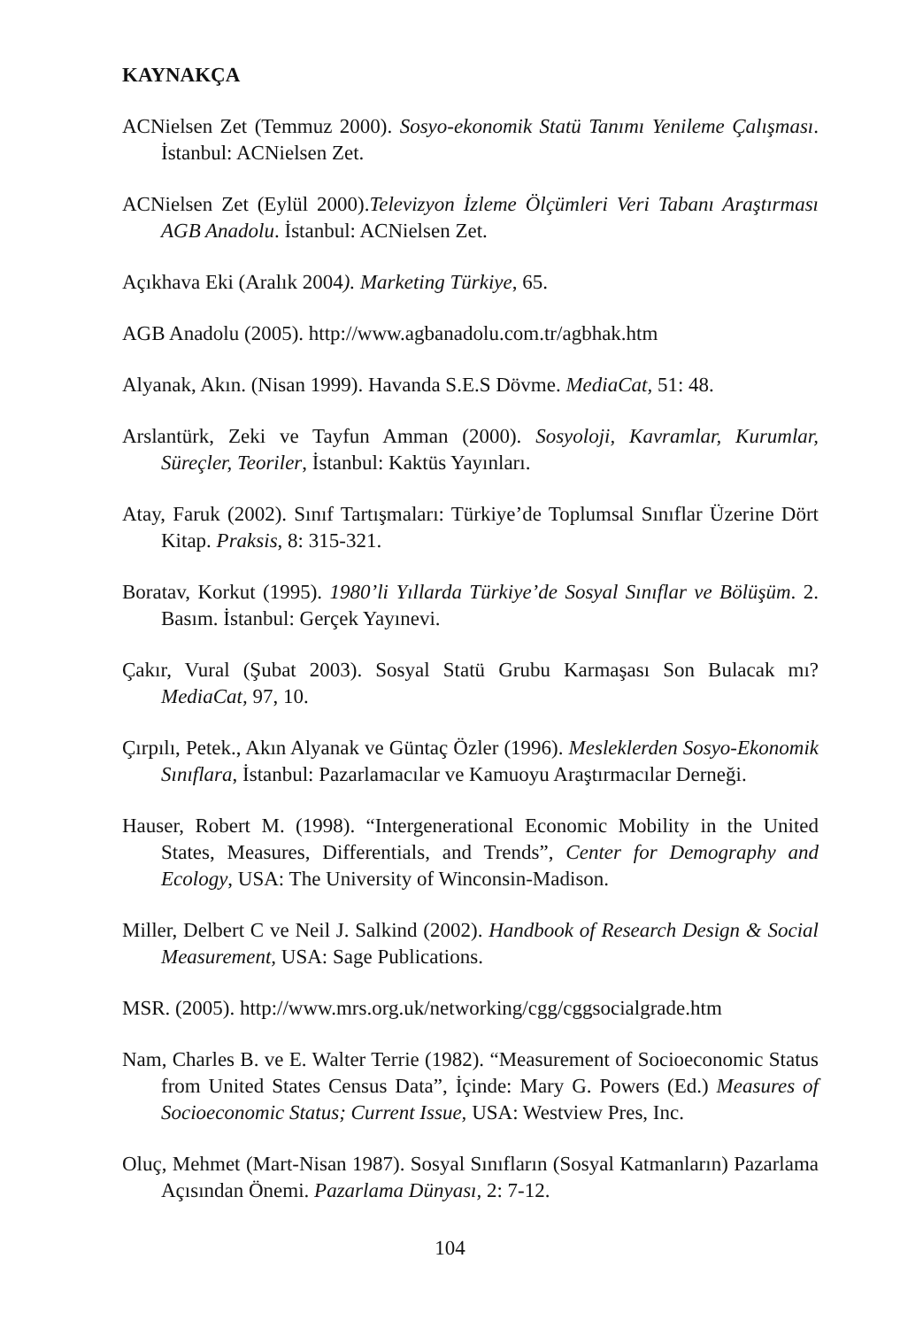KAYNAKÇA
ACNielsen Zet (Temmuz 2000). Sosyo-ekonomik Statü Tanımı Yenileme Çalışması. İstanbul: ACNielsen Zet.
ACNielsen Zet (Eylül 2000).Televizyon İzleme Ölçümleri Veri Tabanı Araştırması AGB Anadolu. İstanbul: ACNielsen Zet.
Açıkhava Eki (Aralık 2004). Marketing Türkiye, 65.
AGB Anadolu (2005). http://www.agbanadolu.com.tr/agbhak.htm
Alyanak, Akın. (Nisan 1999). Havanda S.E.S Dövme. MediaCat, 51: 48.
Arslantürk, Zeki ve Tayfun Amman (2000). Sosyoloji, Kavramlar, Kurumlar, Süreçler, Teoriler, İstanbul: Kaktüs Yayınları.
Atay, Faruk (2002). Sınıf Tartışmaları: Türkiye’de Toplumsal Sınıflar Üzerine Dört Kitap. Praksis, 8: 315-321.
Boratav, Korkut (1995). 1980’li Yıllarda Türkiye’de Sosyal Sınıflar ve Bölüşüm. 2. Basım. İstanbul: Gerçek Yayınevi.
Çakır, Vural (Şubat 2003). Sosyal Statü Grubu Karmaşası Son Bulacak mı? MediaCat, 97, 10.
Çırpılı, Petek., Akın Alyanak ve Güntaç Özler (1996). Mesleklerden Sosyo-Ekonomik Sınıflara, İstanbul: Pazarlamacılar ve Kamuoyu Araştırmacılar Derneği.
Hauser, Robert M. (1998). “Intergenerational Economic Mobility in the United States, Measures, Differentials, and Trends”, Center for Demography and Ecology, USA: The University of Winconsin-Madison.
Miller, Delbert C ve Neil J. Salkind (2002). Handbook of Research Design & Social Measurement, USA: Sage Publications.
MSR. (2005). http://www.mrs.org.uk/networking/cgg/cggsocialgrade.htm
Nam, Charles B. ve E. Walter Terrie (1982). “Measurement of Socioeconomic Status from United States Census Data”, İçinde: Mary G. Powers (Ed.) Measures of Socioeconomic Status; Current Issue, USA: Westview Pres, Inc.
Oluç, Mehmet (Mart-Nisan 1987). Sosyal Sınıfların (Sosyal Katmanların) Pazarlama Açısından Önemi. Pazarlama Dünyası, 2: 7-12.
104